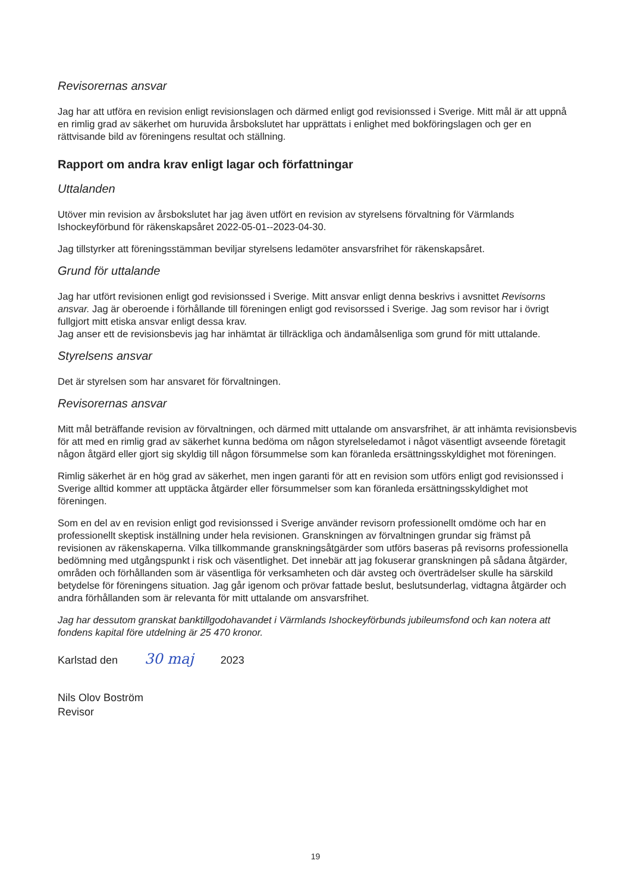Revisorernas ansvar
Jag har att utföra en revision enligt revisionslagen och därmed enligt god revisionssed i Sverige. Mitt mål är att uppnå en rimlig grad av säkerhet om huruvida årsbokslutet har upprättats i enlighet med bokföringslagen och ger en rättvisande bild av föreningens resultat och ställning.
Rapport om andra krav enligt lagar och författningar
Uttalanden
Utöver min revision av årsbokslutet har jag även utfört en revision av styrelsens förvaltning för Värmlands Ishockeyförbund för räkenskapsåret 2022-05-01--2023-04-30.
Jag tillstyrker att föreningsstämman beviljar styrelsens ledamöter ansvarsfrihet för räkenskapsåret.
Grund för uttalande
Jag har utfört revisionen enligt god revisionssed i Sverige. Mitt ansvar enligt denna beskrivs i avsnittet Revisorns ansvar. Jag är oberoende i förhållande till föreningen enligt god revisorssed i Sverige. Jag som revisor har i övrigt fullgjort mitt etiska ansvar enligt dessa krav.
Jag anser ett de revisionsbevis jag har inhämtat är tillräckliga och ändamålsenliga som grund för mitt uttalande.
Styrelsens ansvar
Det är styrelsen som har ansvaret för förvaltningen.
Revisorernas ansvar
Mitt mål beträffande revision av förvaltningen, och därmed mitt uttalande om ansvarsfrihet, är att inhämta revisionsbevis för att med en rimlig grad av säkerhet kunna bedöma om någon styrelseledamot i något väsentligt avseende företagit någon åtgärd eller gjort sig skyldig till någon försummelse som kan föranleda ersättningsskyldighet mot föreningen.
Rimlig säkerhet är en hög grad av säkerhet, men ingen garanti för att en revision som utförs enligt god revisionssed i Sverige alltid kommer att upptäcka åtgärder eller försummelser som kan föranleda ersättningsskyldighet mot föreningen.
Som en del av en revision enligt god revisionssed i Sverige använder revisorn professionellt omdöme och har en professionellt skeptisk inställning under hela revisionen. Granskningen av förvaltningen grundar sig främst på revisionen av räkenskaperna. Vilka tillkommande granskningsåtgärder som utförs baseras på revisorns professionella bedömning med utgångspunkt i risk och väsentlighet. Det innebär att jag fokuserar granskningen på sådana åtgärder, områden och förhållanden som är väsentliga för verksamheten och där avsteg och överträdelser skulle ha särskild betydelse för föreningens situation. Jag går igenom och prövar fattade beslut, beslutsunderlag, vidtagna åtgärder och andra förhållanden som är relevanta för mitt uttalande om ansvarsfrihet.
Jag har dessutom granskat banktillgodohavandet i Värmlands Ishockeyförbunds jubileumsfond och kan notera att fondens kapital före utdelning är 25 470 kronor.
Karlstad den 30 maj 2023
Nils Olov Boström
Revisor
19